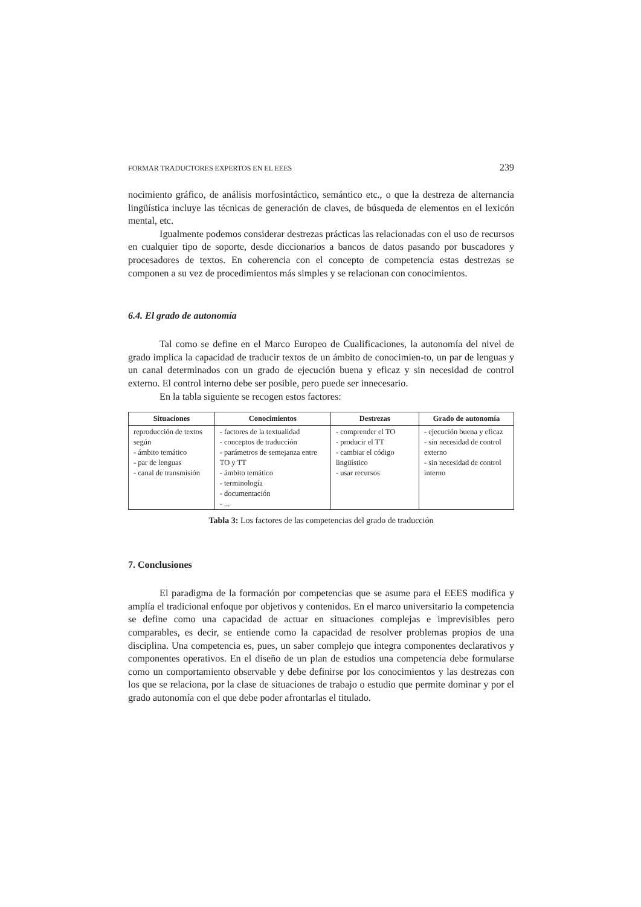FORMAR TRADUCTORES EXPERTOS EN EL EEES 239
nocimiento gráfico, de análisis morfosintáctico, semántico etc., o que la destreza de alternancia lingüística incluye las técnicas de generación de claves, de búsqueda de elementos en el lexicón mental, etc.
Igualmente podemos considerar destrezas prácticas las relacionadas con el uso de recursos en cualquier tipo de soporte, desde diccionarios a bancos de datos pasando por buscadores y procesadores de textos. En coherencia con el concepto de competencia estas destrezas se componen a su vez de procedimientos más simples y se relacionan con conocimientos.
6.4. El grado de autonomía
Tal como se define en el Marco Europeo de Cualificaciones, la autonomía del nivel de grado implica la capacidad de traducir textos de un ámbito de conocimien-to, un par de lenguas y un canal determinados con un grado de ejecución buena y eficaz y sin necesidad de control externo. El control interno debe ser posible, pero puede ser innecesario.
En la tabla siguiente se recogen estos factores:
| Situaciones | Conocimientos | Destrezas | Grado de autonomía |
| --- | --- | --- | --- |
| reproducción de textos según - ámbito temático - par de lenguas - canal de transmisión | - factores de la textualidad - conceptos de traducción - parámetros de semejanza entre TO y TT - ámbito temático - terminología - documentación - ... | - comprender el TO - producir el TT - cambiar el código lingüístico - usar recursos | - ejecución buena y eficaz - sin necesidad de control externo - sin necesidad de control interno |
Tabla 3: Los factores de las competencias del grado de traducción
7. Conclusiones
El paradigma de la formación por competencias que se asume para el EEES modifica y amplía el tradicional enfoque por objetivos y contenidos. En el marco universitario la competencia se define como una capacidad de actuar en situaciones complejas e imprevisibles pero comparables, es decir, se entiende como la capacidad de resolver problemas propios de una disciplina. Una competencia es, pues, un saber complejo que integra componentes declarativos y componentes operativos. En el diseño de un plan de estudios una competencia debe formularse como un comportamiento observable y debe definirse por los conocimientos y las destrezas con los que se relaciona, por la clase de situaciones de trabajo o estudio que permite dominar y por el grado autonomía con el que debe poder afrontarlas el titulado.